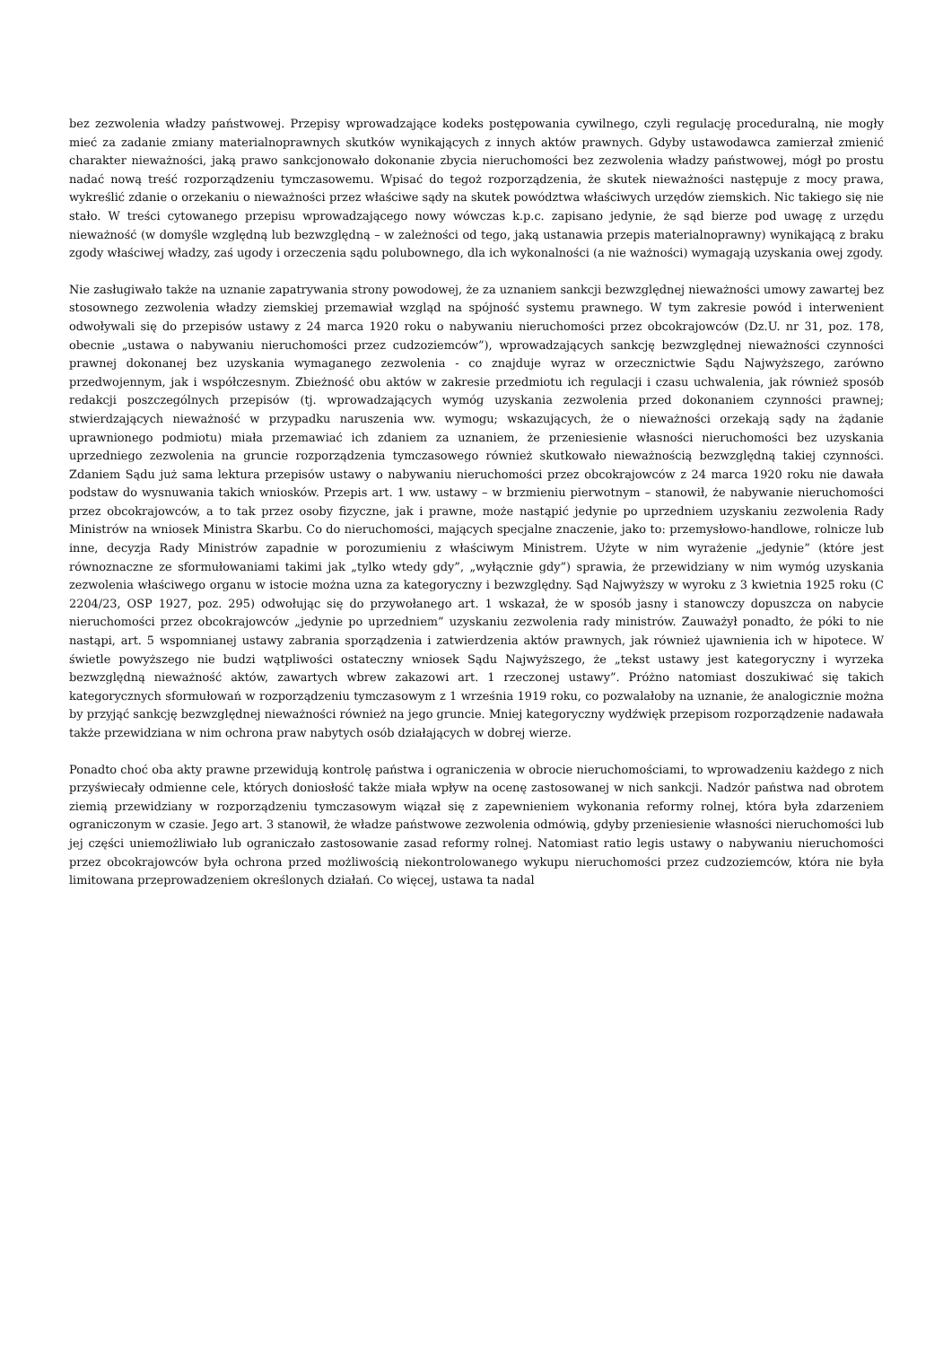bez zezwolenia władzy państwowej. Przepisy wprowadzające kodeks postępowania cywilnego, czyli regulację proceduralną, nie mogły mieć za zadanie zmiany materialnoprawnych skutków wynikających z innych aktów prawnych. Gdyby ustawodawca zamierzał zmienić charakter nieważności, jaką prawo sankcjonowało dokonanie zbycia nieruchomości bez zezwolenia władzy państwowej, mógł po prostu nadać nową treść rozporządzeniu tymczasowemu. Wpisać do tegoż rozporządzenia, że skutek nieważności następuje z mocy prawa, wykreślić zdanie o orzekaniu o nieważności przez właściwe sądy na skutek powództwa właściwych urzędów ziemskich. Nic takiego się nie stało. W treści cytowanego przepisu wprowadzającego nowy wówczas k.p.c. zapisano jedynie, że sąd bierze pod uwagę z urzędu nieważność (w domyśle względną lub bezwzględną – w zależności od tego, jaką ustanawia przepis materialnoprawny) wynikającą z braku zgody właściwej władzy, zaś ugody i orzeczenia sądu polubownego, dla ich wykonalności (a nie ważności) wymagają uzyskania owej zgody.
Nie zasługiwało także na uznanie zapatrywania strony powodowej, że za uznaniem sankcji bezwzględnej nieważności umowy zawartej bez stosownego zezwolenia władzy ziemskiej przemawiał wzgląd na spójność systemu prawnego. W tym zakresie powód i interwenient odwoływali się do przepisów ustawy z 24 marca 1920 roku o nabywaniu nieruchomości przez obcokrajowców (Dz.U. nr 31, poz. 178, obecnie „ustawa o nabywaniu nieruchomości przez cudzoziemców”), wprowadzających sankcję bezwzględnej nieważności czynności prawnej dokonanej bez uzyskania wymaganego zezwolenia - co znajduje wyraz w orzecznictwie Sądu Najwyższego, zarówno przedwojennym, jak i współczesnym. Zbieżność obu aktów w zakresie przedmiotu ich regulacji i czasu uchwalenia, jak również sposób redakcji poszczególnych przepisów (tj. wprowadzających wymóg uzyskania zezwolenia przed dokonaniem czynności prawnej; stwierdzających nieważność w przypadku naruszenia ww. wymogu; wskazujących, że o nieważności orzekają sądy na żądanie uprawnionego podmiotu) miała przemawiać ich zdaniem za uznaniem, że przeniesienie własności nieruchomości bez uzyskania uprzedniego zezwolenia na gruncie rozporządzenia tymczasowego również skutkowało nieważnością bezwzględną takiej czynności. Zdaniem Sądu już sama lektura przepisów ustawy o nabywaniu nieruchomości przez obcokrajowców z 24 marca 1920 roku nie dawała podstaw do wysnuwania takich wniosków. Przepis art. 1 ww. ustawy – w brzmieniu pierwotnym – stanowił, że nabywanie nieruchomości przez obcokrajowców, a to tak przez osoby fizyczne, jak i prawne, może nastąpić jedynie po uprzedniem uzyskaniu zezwolenia Rady Ministrów na wniosek Ministra Skarbu. Co do nieruchomości, mających specjalne znaczenie, jako to: przemysłowo-handlowe, rolnicze lub inne, decyzja Rady Ministrów zapadnie w porozumieniu z właściwym Ministrem. Użyte w nim wyrażenie „jedynie” (które jest równoznaczne ze sformułowaniami takimi jak „tylko wtedy gdy”, „wyłącznie gdy”) sprawia, że przewidziany w nim wymóg uzyskania zezwolenia właściwego organu w istocie można uzna za kategoryczny i bezwzględny. Sąd Najwyższy w wyroku z 3 kwietnia 1925 roku (C 2204/23, OSP 1927, poz. 295) odwołując się do przywołanego art. 1 wskazał, że w sposób jasny i stanowczy dopuszcza on nabycie nieruchomości przez obcokrajowców „jedynie po uprzedniem” uzyskaniu zezwolenia rady ministrów. Zauważył ponadto, że póki to nie nastąpi, art. 5 wspomnianej ustawy zabrania sporządzenia i zatwierdzenia aktów prawnych, jak również ujawnienia ich w hipotece. W świetle powyższego nie budzi wątpliwości ostateczny wniosek Sądu Najwyższego, że „tekst ustawy jest kategoryczny i wyrzeka bezwzględną nieważność aktów, zawartych wbrew zakazowi art. 1 rzeczonej ustawy”. Próżno natomiast doszukiwać się takich kategorycznych sformułowań w rozporządzeniu tymczasowym z 1 września 1919 roku, co pozwalałoby na uznanie, że analogicznie można by przyjąć sankcję bezwzględnej nieważności również na jego gruncie. Mniej kategoryczny wydźwięk przepisom rozporządzenie nadawała także przewidziana w nim ochrona praw nabytych osób działających w dobrej wierze.
Ponadto choć oba akty prawne przewidują kontrolę państwa i ograniczenia w obrocie nieruchomościami, to wprowadzeniu każdego z nich przyświecały odmienne cele, których doniosłość także miała wpływ na ocenę zastosowanej w nich sankcji. Nadzór państwa nad obrotem ziemią przewidziany w rozporządzeniu tymczasowym wiązał się z zapewnieniem wykonania reformy rolnej, która była zdarzeniem ograniczonym w czasie. Jego art. 3 stanowił, że władze państwowe zezwolenia odmówią, gdyby przeniesienie własności nieruchomości lub jej części uniemożliwiało lub ograniczało zastosowanie zasad reformy rolnej. Natomiast ratio legis ustawy o nabywaniu nieruchomości przez obcokrajowców była ochrona przed możliwością niekontrolowanego wykupu nieruchomości przez cudzoziemców, która nie była limitowana przeprowadzeniem określonych działań. Co więcej, ustawa ta nadal